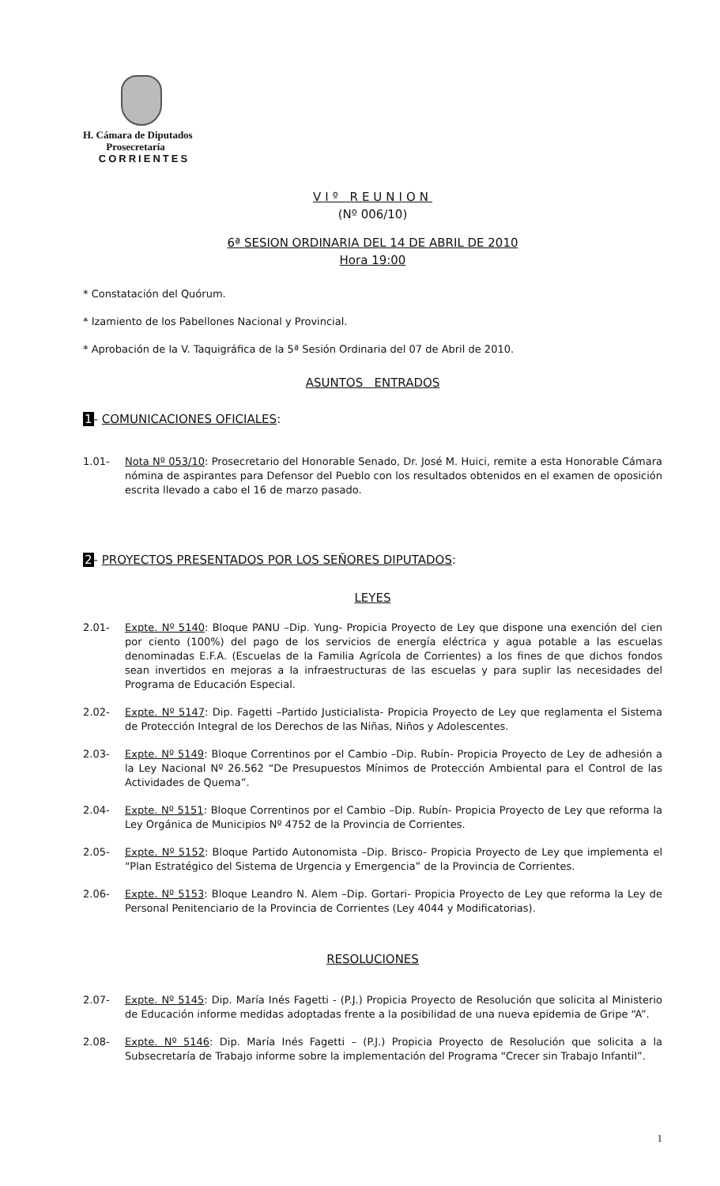H. Cámara de Diputados
Prosecretaría
CORRIENTES
VIº REUNION
(Nº 006/10)
6ª SESION ORDINARIA DEL 14 DE ABRIL DE 2010
Hora 19:00
* Constatación del Quórum.
* Izamiento de los Pabellones Nacional y Provincial.
* Aprobación de la V. Taquigráfica de la 5ª Sesión Ordinaria del 07 de Abril de 2010.
ASUNTOS ENTRADOS
1- COMUNICACIONES OFICIALES:
1.01- Nota Nº 053/10: Prosecretario del Honorable Senado, Dr. José M. Huici, remite a esta Honorable Cámara nómina de aspirantes para Defensor del Pueblo con los resultados obtenidos en el examen de oposición escrita llevado a cabo el 16 de marzo pasado.
2- PROYECTOS PRESENTADOS POR LOS SEÑORES DIPUTADOS:
LEYES
2.01- Expte. Nº 5140: Bloque PANU –Dip. Yung- Propicia Proyecto de Ley que dispone una exención del cien por ciento (100%) del pago de los servicios de energía eléctrica y agua potable a las escuelas denominadas E.F.A. (Escuelas de la Familia Agrícola de Corrientes) a los fines de que dichos fondos sean invertidos en mejoras a la infraestructuras de las escuelas y para suplir las necesidades del Programa de Educación Especial.
2.02- Expte. Nº 5147: Dip. Fagetti –Partido Justicialista- Propicia Proyecto de Ley que reglamenta el Sistema de Protección Integral de los Derechos de las Niñas, Niños y Adolescentes.
2.03- Expte. Nº 5149: Bloque Correntinos por el Cambio –Dip. Rubín- Propicia Proyecto de Ley de adhesión a la Ley Nacional Nº 26.562 “De Presupuestos Mínimos de Protección Ambiental para el Control de las Actividades de Quema”.
2.04- Expte. Nº 5151: Bloque Correntinos por el Cambio –Dip. Rubín- Propicia Proyecto de Ley que reforma la Ley Orgánica de Municipios Nº 4752 de la Provincia de Corrientes.
2.05- Expte. Nº 5152: Bloque Partido Autonomista –Dip. Brisco- Propicia Proyecto de Ley que implementa el “Plan Estratégico del Sistema de Urgencia y Emergencia” de la Provincia de Corrientes.
2.06- Expte. Nº 5153: Bloque Leandro N. Alem –Dip. Gortari- Propicia Proyecto de Ley que reforma la Ley de Personal Penitenciario de la Provincia de Corrientes (Ley 4044 y Modificatorias).
RESOLUCIONES
2.07- Expte. Nº 5145: Dip. María Inés Fagetti - (P.J.) Propicia Proyecto de Resolución que solicita al Ministerio de Educación informe medidas adoptadas frente a la posibilidad de una nueva epidemia de Gripe “A”.
2.08- Expte. Nº 5146: Dip. María Inés Fagetti – (P.J.) Propicia Proyecto de Resolución que solicita a la Subsecretaría de Trabajo informe sobre la implementación del Programa “Crecer sin Trabajo Infantil”.
1